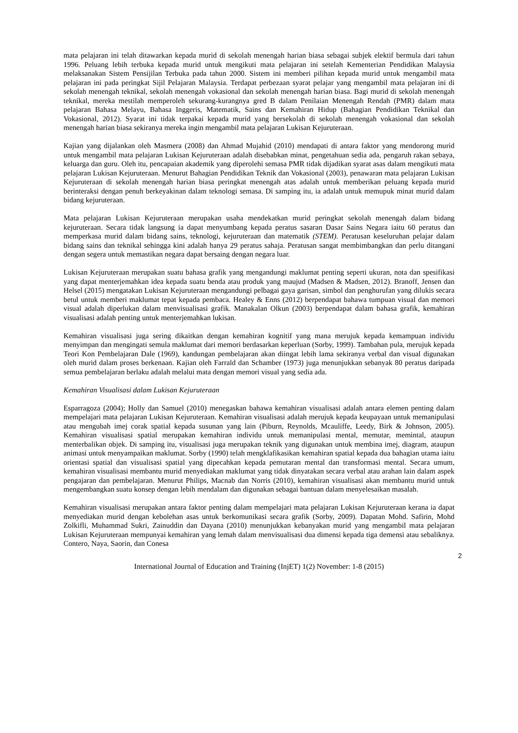mata pelajaran ini telah ditawarkan kepada murid di sekolah menengah harian biasa sebagai subjek elektif bermula dari tahun 1996. Peluang lebih terbuka kepada murid untuk mengikuti mata pelajaran ini setelah Kementerian Pendidikan Malaysia melaksanakan Sistem Pensijilan Terbuka pada tahun 2000. Sistem ini memberi pilihan kepada murid untuk mengambil mata pelajaran ini pada peringkat Sijil Pelajaran Malaysia. Terdapat perbezaan syarat pelajar yang mengambil mata pelajaran ini di sekolah menengah teknikal, sekolah menengah vokasional dan sekolah menengah harian biasa. Bagi murid di sekolah menengah teknikal, mereka mestilah memperoleh sekurang-kurangnya gred B dalam Penilaian Menengah Rendah (PMR) dalam mata pelajaran Bahasa Melayu, Bahasa Inggeris, Matematik, Sains dan Kemahiran Hidup (Bahagian Pendidikan Teknikal dan Vokasional, 2012). Syarat ini tidak terpakai kepada murid yang bersekolah di sekolah menengah vokasional dan sekolah menengah harian biasa sekiranya mereka ingin mengambil mata pelajaran Lukisan Kejuruteraan.
Kajian yang dijalankan oleh Masmera (2008) dan Ahmad Mujahid (2010) mendapati di antara faktor yang mendorong murid untuk mengambil mata pelajaran Lukisan Kejuruteraan adalah disebabkan minat, pengetahuan sedia ada, pengaruh rakan sebaya, keluarga dan guru. Oleh itu, pencapaian akademik yang diperolehi semasa PMR tidak dijadikan syarat asas dalam mengikuti mata pelajaran Lukisan Kejuruteraan. Menurut Bahagian Pendidikan Teknik dan Vokasional (2003), penawaran mata pelajaran Lukisan Kejuruteraan di sekolah menengah harian biasa peringkat menengah atas adalah untuk memberikan peluang kepada murid berinteraksi dengan penuh berkeyakinan dalam teknologi semasa. Di samping itu, ia adalah untuk memupuk minat murid dalam bidang kejuruteraan.
Mata pelajaran Lukisan Kejuruteraan merupakan usaha mendekatkan murid peringkat sekolah menengah dalam bidang kejuruteraan. Secara tidak langsung ia dapat menyumbang kepada peratus sasaran Dasar Sains Negara iaitu 60 peratus dan memperkasa murid dalam bidang sains, teknologi, kejuruteraan dan matematik (STEM). Peratusan keseluruhan pelajar dalam bidang sains dan teknikal sehingga kini adalah hanya 29 peratus sahaja. Peratusan sangat membimbangkan dan perlu ditangani dengan segera untuk memastikan negara dapat bersaing dengan negara luar.
Lukisan Kejuruteraan merupakan suatu bahasa grafik yang mengandungi maklumat penting seperti ukuran, nota dan spesifikasi yang dapat menterjemahkan idea kepada suatu benda atau produk yang maujud (Madsen & Madsen, 2012). Branoff, Jensen dan Helsel (2015) mengatakan Lukisan Kejuruteraan mengandungi pelbagai gaya garisan, simbol dan penghurufan yang dilukis secara betul untuk memberi maklumat tepat kepada pembaca. Healey & Enns (2012) berpendapat bahawa tumpuan visual dan memori visual adalah diperlukan dalam menvisualisasi grafik. Manakalan Olkun (2003) berpendapat dalam bahasa grafik, kemahiran visualisasi adalah penting untuk menterjemahkan lukisan.
Kemahiran visualisasi juga sering dikaitkan dengan kemahiran kognitif yang mana merujuk kepada kemampuan individu menyimpan dan mengingati semula maklumat dari memori berdasarkan keperluan (Sorby, 1999). Tambahan pula, merujuk kepada Teori Kon Pembelajaran Dale (1969), kandungan pembelajaran akan diingat lebih lama sekiranya verbal dan visual digunakan oleh murid dalam proses berkenaan. Kajian oleh Farrald dan Schamber (1973) juga menunjukkan sebanyak 80 peratus daripada semua pembelajaran berlaku adalah melalui mata dengan memori visual yang sedia ada.
Kemahiran Visualisasi dalam Lukisan Kejuruteraan
Esparragoza (2004); Holly dan Samuel (2010) menegaskan bahawa kemahiran visualisasi adalah antara elemen penting dalam mempelajari mata pelajaran Lukisan Kejuruteraan. Kemahiran visualisasi adalah merujuk kepada keupayaan untuk memanipulasi atau mengubah imej corak spatial kepada susunan yang lain (Piburn, Reynolds, Mcauliffe, Leedy, Birk & Johnson, 2005). Kemahiran visualisasi spatial merupakan kemahiran individu untuk memanipulasi mental, memutar, memintal, ataupun menterbalikan objek. Di samping itu, visualisasi juga merupakan teknik yang digunakan untuk membina imej, diagram, ataupun animasi untuk menyampaikan maklumat. Sorby (1990) telah mengklafikasikan kemahiran spatial kepada dua bahagian utama iaitu orientasi spatial dan visualisasi spatial yang dipecahkan kepada pemutaran mental dan transformasi mental. Secara umum, kemahiran visualisasi membantu murid menyediakan maklumat yang tidak dinyatakan secara verbal atau arahan lain dalam aspek pengajaran dan pembelajaran. Menurut Philips, Macnab dan Norris (2010), kemahiran visualisasi akan membantu murid untuk mengembangkan suatu konsep dengan lebih mendalam dan digunakan sebagai bantuan dalam menyelesaikan masalah.
Kemahiran visualisasi merupakan antara faktor penting dalam mempelajari mata pelajaran Lukisan Kejuruteraan kerana ia dapat menyediakan murid dengan kebolehan asas untuk berkomunikasi secara grafik (Sorby, 2009). Dapatan Mohd. Safirin, Mohd Zolkifli, Muhammad Sukri, Zainuddin dan Dayana (2010) menunjukkan kebanyakan murid yang mengambil mata pelajaran Lukisan Kejuruteraan mempunyai kemahiran yang lemah dalam menvisualisasi dua dimensi kepada tiga demensi atau sebaliknya. Contero, Naya, Saorin, dan Conesa
2
International Journal of Education and Training (InjET) 1(2) November: 1-8 (2015)